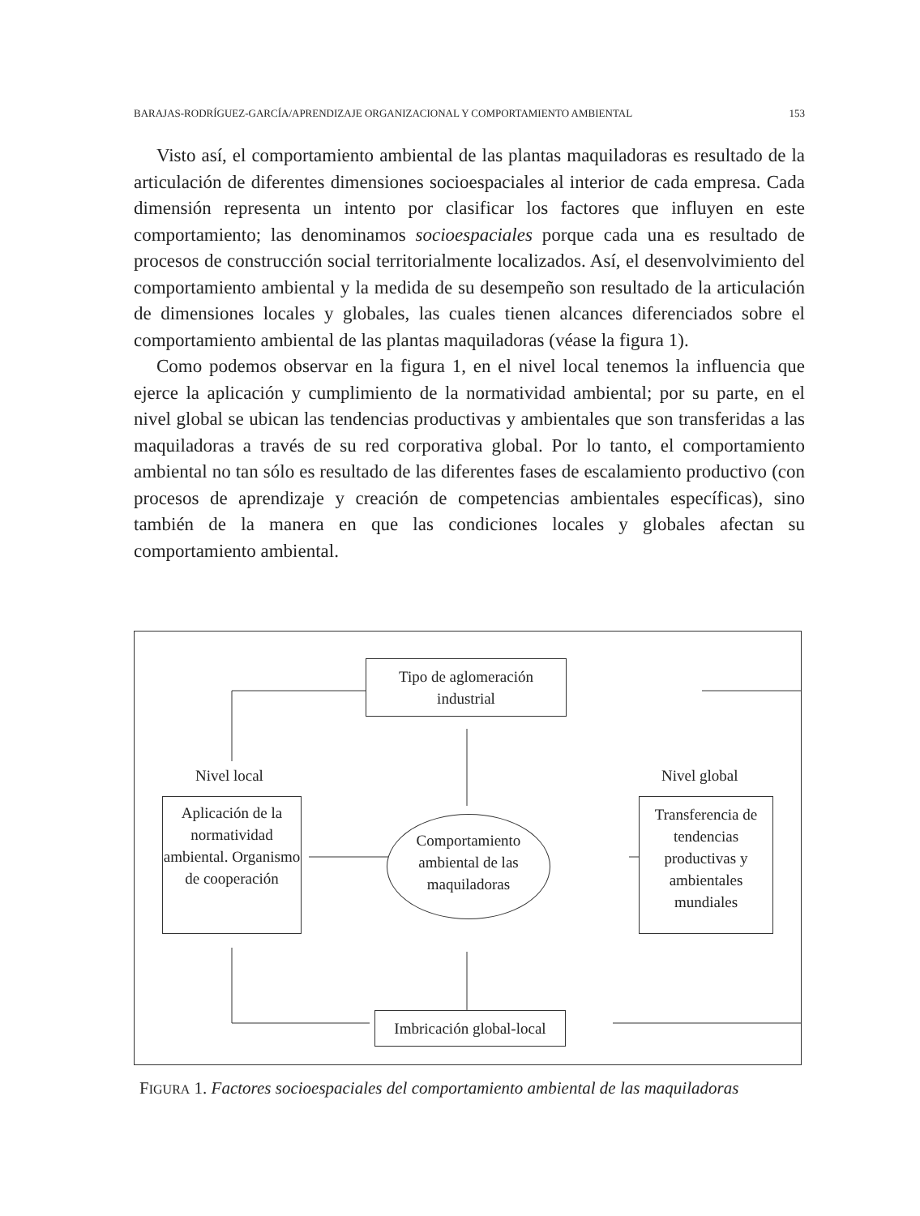BARAJAS-RODRÍGUEZ-GARCÍA/APRENDIZAJE ORGANIZACIONAL Y COMPORTAMIENTO AMBIENTAL 153
Visto así, el comportamiento ambiental de las plantas maquiladoras es resultado de la articulación de diferentes dimensiones socioespaciales al interior de cada empresa. Cada dimensión representa un intento por clasificar los factores que influyen en este comportamiento; las denominamos socioespaciales porque cada una es resultado de procesos de construcción social territorialmente localizados. Así, el desenvolvimiento del comportamiento ambiental y la medida de su desempeño son resultado de la articulación de dimensiones locales y globales, las cuales tienen alcances diferenciados sobre el comportamiento ambiental de las plantas maquiladoras (véase la figura 1).
Como podemos observar en la figura 1, en el nivel local tenemos la influencia que ejerce la aplicación y cumplimiento de la normatividad ambiental; por su parte, en el nivel global se ubican las tendencias productivas y ambientales que son transferidas a las maquiladoras a través de su red corporativa global. Por lo tanto, el comportamiento ambiental no tan sólo es resultado de las diferentes fases de escalamiento productivo (con procesos de aprendizaje y creación de competencias ambientales específicas), sino también de la manera en que las condiciones locales y globales afectan su comportamiento ambiental.
Tipo de aglomeración
industrial
Nivel local Nivel global
Aplicación de la normatividad ambiental. Organismo de cooperación
Comportamiento ambiental de las maquiladoras
Transferencia de tendencias productivas y ambientales mundiales
Imbricación global-local
FIGURA 1. Factores socioespaciales del comportamiento ambiental de las maquiladoras